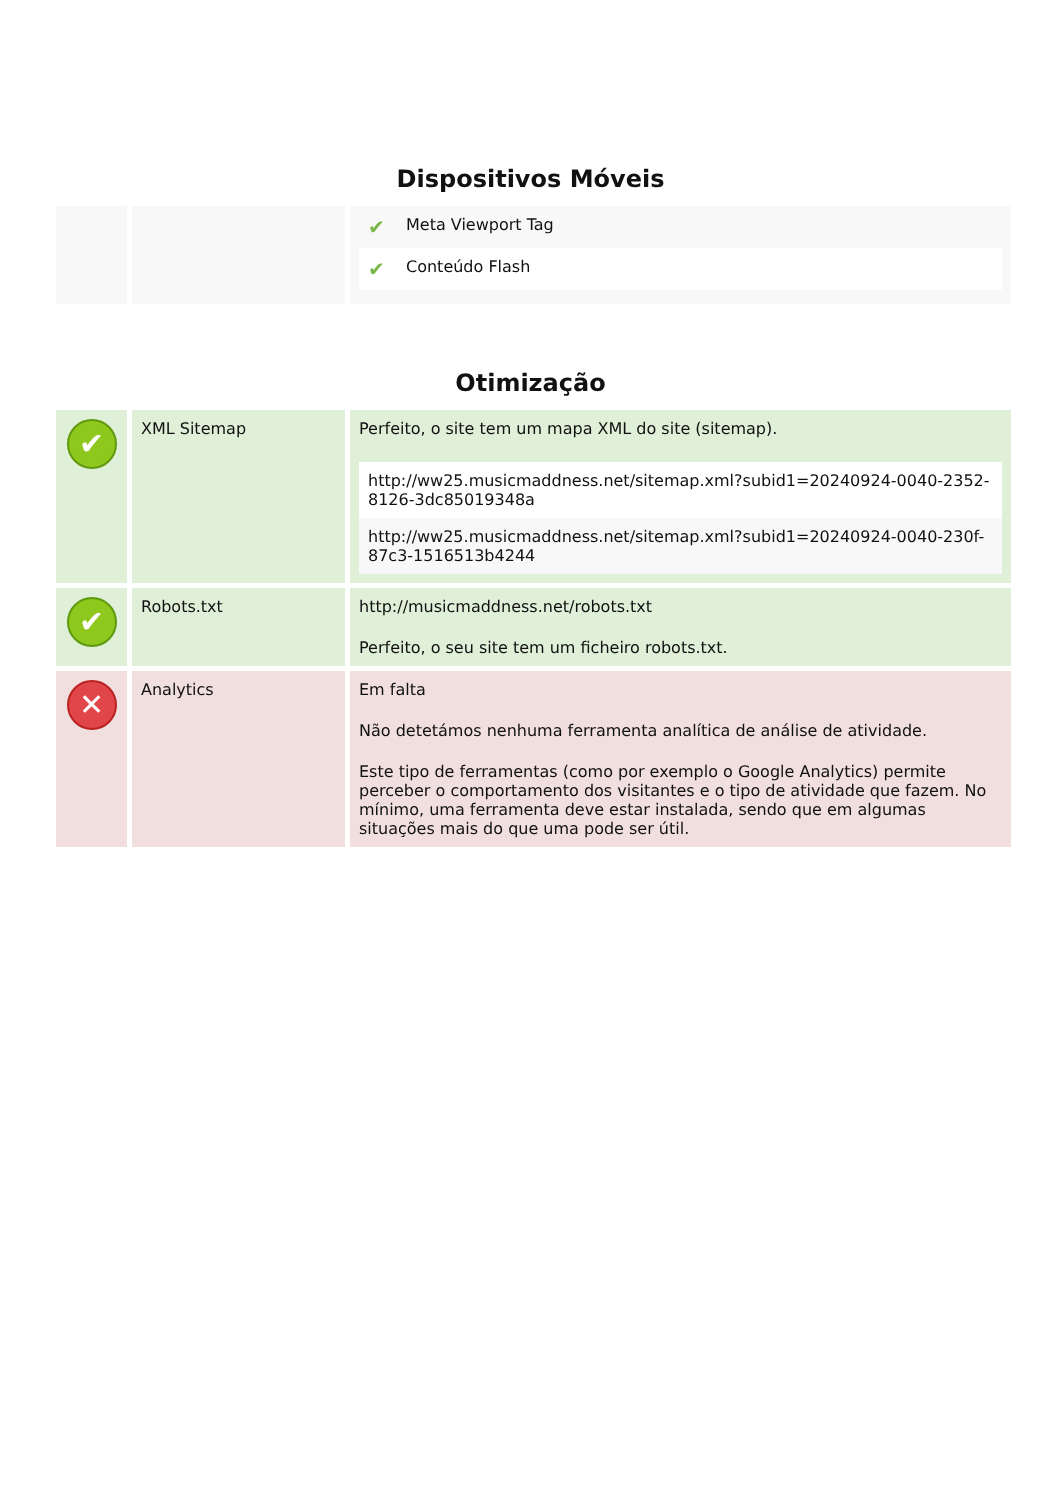Dispositivos Móveis
| | | / ✔ / Meta Viewport Tag / / ✔ / Conteúdo Flash / |
Otimização
| ✔ | XML Sitemap | Perfeito, o site tem um mapa XML do site (sitemap). / http://ww25.musicmaddness.net/sitemap.xml?subid1=20240924-0040-2352-8126-3dc85019348a / / http://ww25.musicmaddness.net/sitemap.xml?subid1=20240924-0040-230f-87c3-1516513b4244 / |
| ✔ | Robots.txt | http://musicmaddness.net/robots.txt Perfeito, o seu site tem um ficheiro robots.txt. |
| ✕ | Analytics | Em falta Não detetámos nenhuma ferramenta analítica de análise de atividade. Este tipo de ferramentas (como por exemplo o Google Analytics) permite perceber o comportamento dos visitantes e o tipo de atividade que fazem. No mínimo, uma ferramenta deve estar instalada, sendo que em algumas situações mais do que uma pode ser útil. |